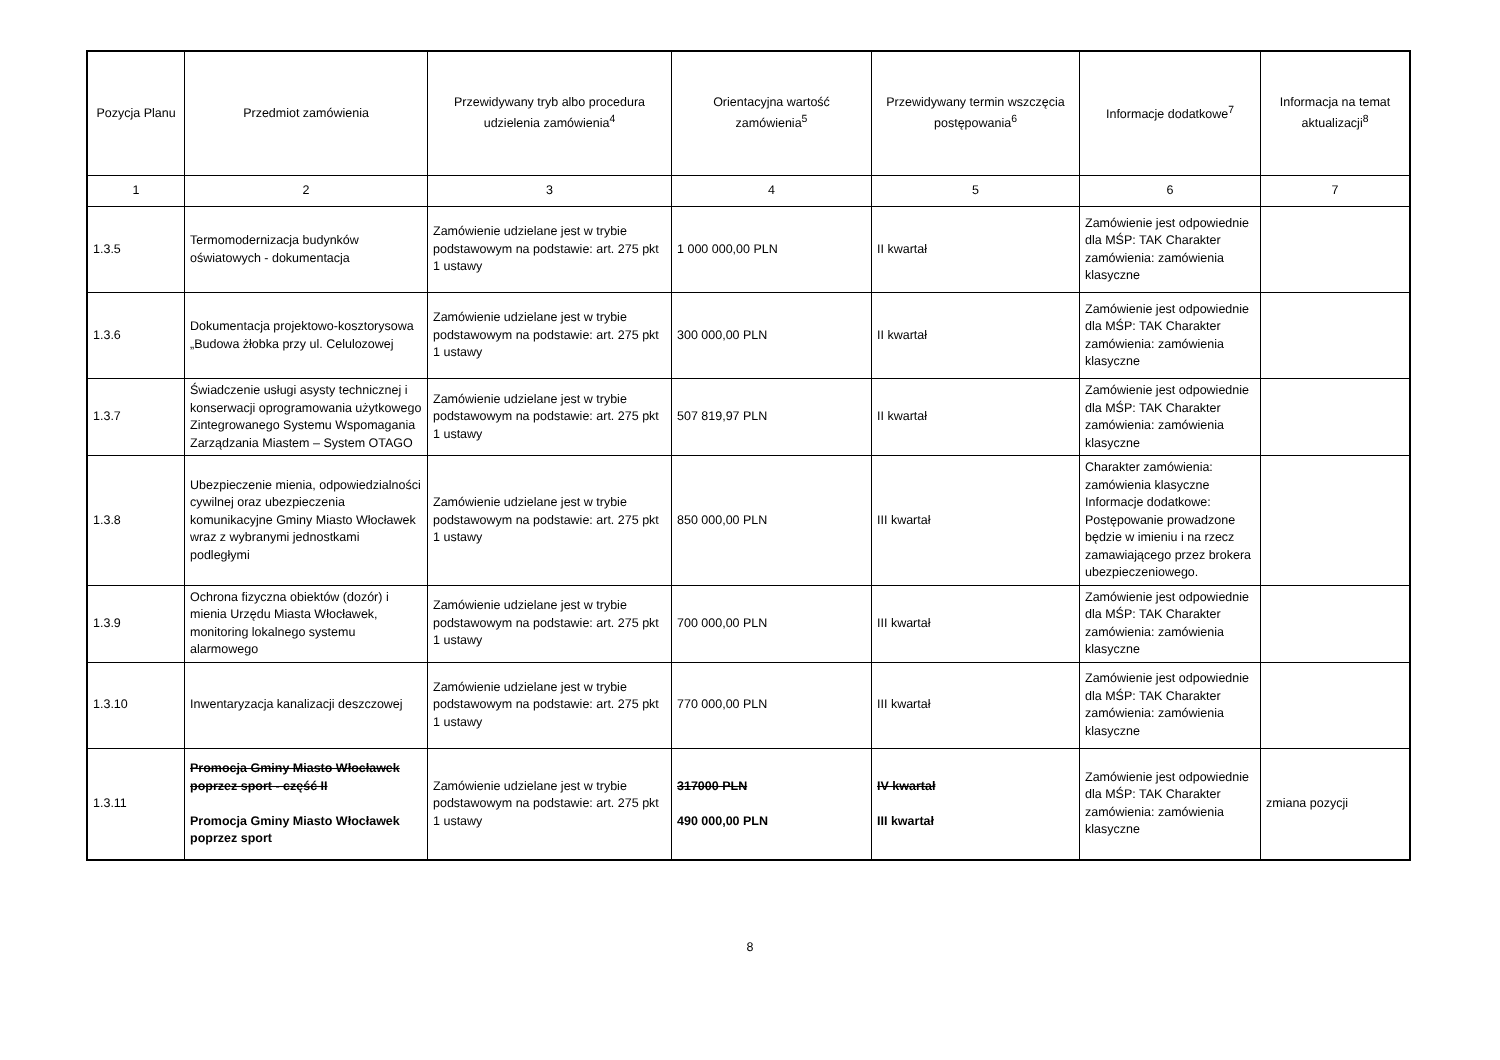| Pozycja Planu | Przedmiot zamówienia | Przewidywany tryb albo procedura udzielenia zamówienia<sup>4</sup> | Orientacyjna wartość zamówienia<sup>5</sup> | Przewidywany termin wszczęcia postępowania<sup>6</sup> | Informacje dodatkowe<sup>7</sup> | Informacja na temat aktualizacji<sup>8</sup> |
| --- | --- | --- | --- | --- | --- | --- |
| 1 | 2 | 3 | 4 | 5 | 6 | 7 |
| 1.3.5 | Termomodernizacja budynków oświatowych - dokumentacja | Zamówienie udzielane jest w trybie podstawowym na podstawie: art. 275 pkt 1 ustawy | 1 000 000,00 PLN | II kwartał | Zamówienie jest odpowiednie dla MŚP: TAK Charakter zamówienia: zamówienia klasyczne | |
| 1.3.6 | Dokumentacja projektowo-kosztorysowa „Budowa żłobka przy ul. Celulozowej | Zamówienie udzielane jest w trybie podstawowym na podstawie: art. 275 pkt 1 ustawy | 300 000,00 PLN | II kwartał | Zamówienie jest odpowiednie dla MŚP: TAK Charakter zamówienia: zamówienia klasyczne | |
| 1.3.7 | Świadczenie usługi asysty technicznej i konserwacji oprogramowania użytkowego Zintegrowanego Systemu Wspomagania Zarządzania Miastem – System OTAGO | Zamówienie udzielane jest w trybie podstawowym na podstawie: art. 275 pkt 1 ustawy | 507 819,97 PLN | II kwartał | Zamówienie jest odpowiednie dla MŚP: TAK Charakter zamówienia: zamówienia klasyczne | |
| 1.3.8 | Ubezpieczenie mienia, odpowiedzialności cywilnej oraz ubezpieczenia komunikacyjne Gminy Miasto Włocławek wraz z wybranymi jednostkami podległymi | Zamówienie udzielane jest w trybie podstawowym na podstawie: art. 275 pkt 1 ustawy | 850 000,00 PLN | III kwartał | Charakter zamówienia: zamówienia klasyczne Informacje dodatkowe: Postępowanie prowadzone będzie w imieniu i na rzecz zamawiającego przez brokera ubezpieczeniowego. | |
| 1.3.9 | Ochrona fizyczna obiektów (dozór) i mienia Urzędu Miasta Włocławek, monitoring lokalnego systemu alarmowego | Zamówienie udzielane jest w trybie podstawowym na podstawie: art. 275 pkt 1 ustawy | 700 000,00 PLN | III kwartał | Zamówienie jest odpowiednie dla MŚP: TAK Charakter zamówienia: zamówienia klasyczne | |
| 1.3.10 | Inwentaryzacja kanalizacji deszczowej | Zamówienie udzielane jest w trybie podstawowym na podstawie: art. 275 pkt 1 ustawy | 770 000,00 PLN | III kwartał | Zamówienie jest odpowiednie dla MŚP: TAK Charakter zamówienia: zamówienia klasyczne | |
| 1.3.11 | Promocja Gminy Miasto Włocławek poprzez sport - część II Promocja Gminy Miasto Włocławek poprzez sport | Zamówienie udzielane jest w trybie podstawowym na podstawie: art. 275 pkt 1 ustawy | 317000 PLN 490 000,00 PLN | IV kwartał III kwartał | Zamówienie jest odpowiednie dla MŚP: TAK Charakter zamówienia: zamówienia klasyczne | zmiana pozycji |
8